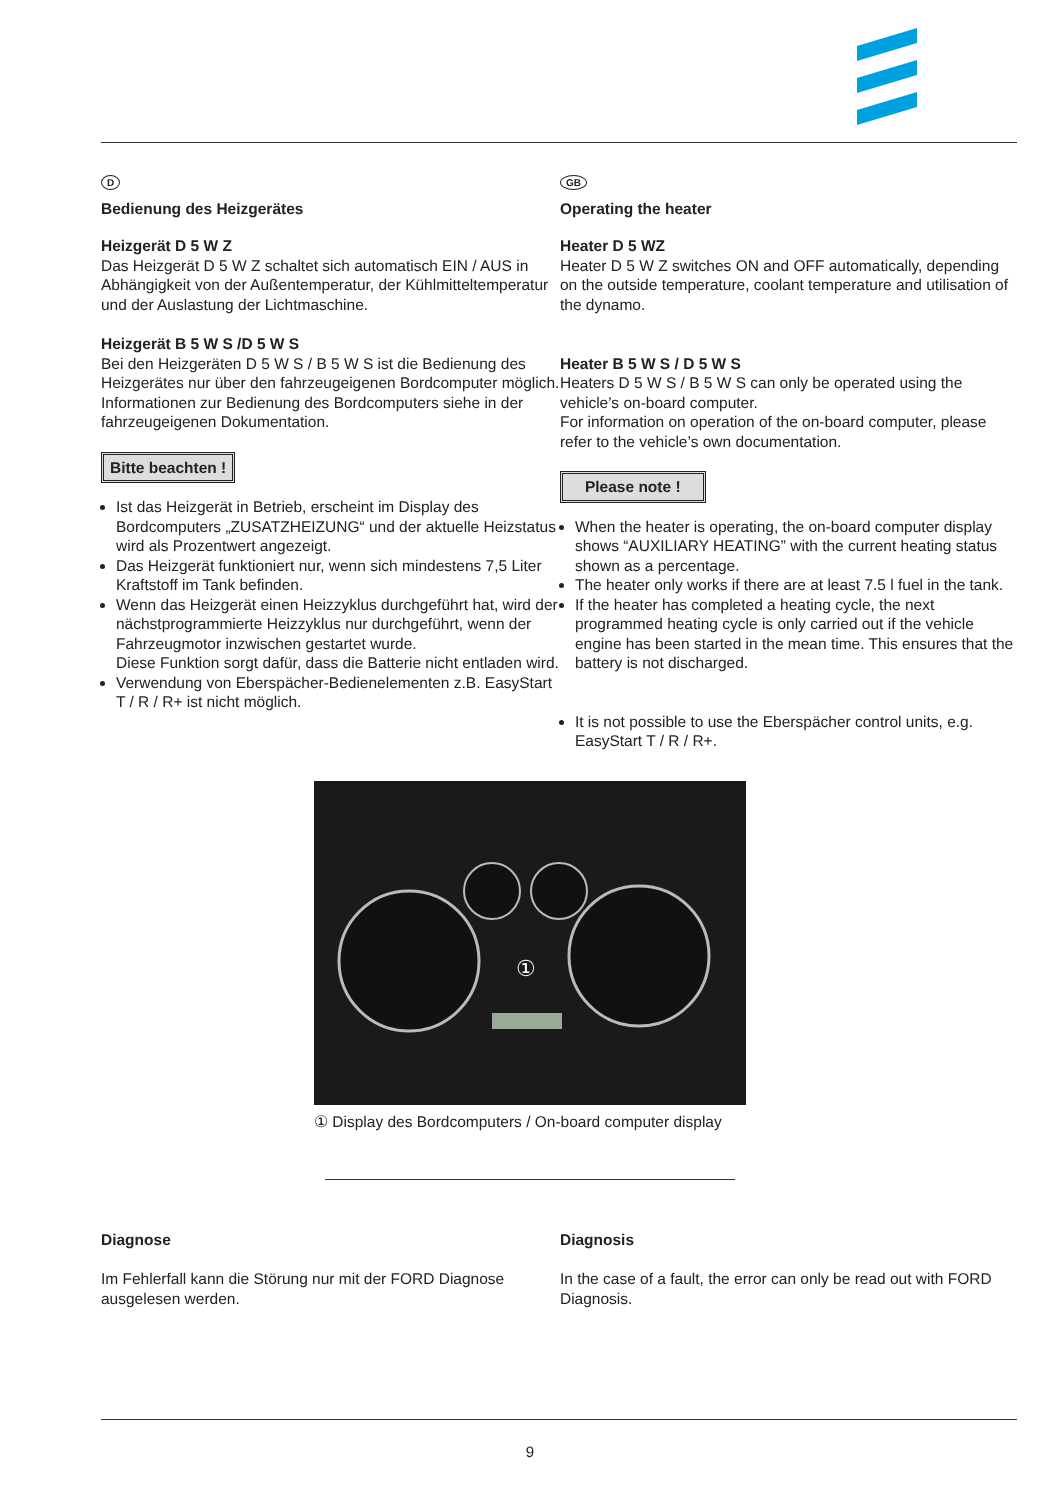D
Bedienung des Heizgerätes
Heizgerät D 5 W Z
Das Heizgerät D 5 W Z schaltet sich automatisch EIN / AUS in Abhängigkeit von der Außentemperatur, der Kühlmitteltemperatur und der Auslastung der Lichtmaschine.
Heizgerät B 5 W S /D 5 W S
Bei den Heizgeräten D 5 W S / B 5 W S ist die Bedienung des Heizgerätes nur über den fahrzeugeigenen Bord­computer möglich.
Informationen zur Bedienung des Bordcomputers siehe in der fahrzeugeigenen Dokumentation.
Bitte beachten !
Ist das Heizgerät in Betrieb, erscheint im Display des Bordcomputers „ZUSATZHEIZUNG“ und der aktuelle Heizstatus wird als Prozentwert angezeigt.
Das Heizgerät funktioniert nur, wenn sich mindestens 7,5 Liter Kraftstoff im Tank befinden.
Wenn das Heizgerät einen Heizzyklus durchgeführt hat, wird der nächstprogrammierte Heizzyklus nur durchge­führt, wenn der Fahrzeugmotor inzwischen gestartet wurde.
Diese Funktion sorgt dafür, dass die Batterie nicht entladen wird.
Verwendung von Eberspächer-Bedienelementen z.B. EasyStart T / R / R+ ist nicht möglich.
GB
Operating the heater
Heater D 5 WZ
Heater D 5 W Z switches ON and OFF automatically, de­pending on the outside temperature, coolant temperature and utilisation of the dynamo.
Heater B 5 W S / D 5 W S
Heaters D 5 W S / B 5 W S can only be operated using the vehicle’s on-board computer.
For information on operation of the on-board computer, please refer to the vehicle’s own documentation.
Please note !
When the heater is operating, the on-board computer display shows “AUXILIARY HEATING” with the current heating status shown as a percentage.
The heater only works if there are at least 7.5 l fuel in the tank.
If the heater has completed a heating cycle, the next programmed heating cycle is only carried out if the vehicle engine has been started in the mean time. This ensures that the battery is not discharged.
It is not possible to use the Eberspächer control units, e.g. EasyStart T / R / R+.
①
① Display des Bordcomputers / On-board computer display
Diagnose
Im Fehlerfall kann die Störung nur mit der FORD Diagnose ausgelesen werden.
Diagnosis
In the case of a fault, the error can only be read out with FORD Diagnosis.
9